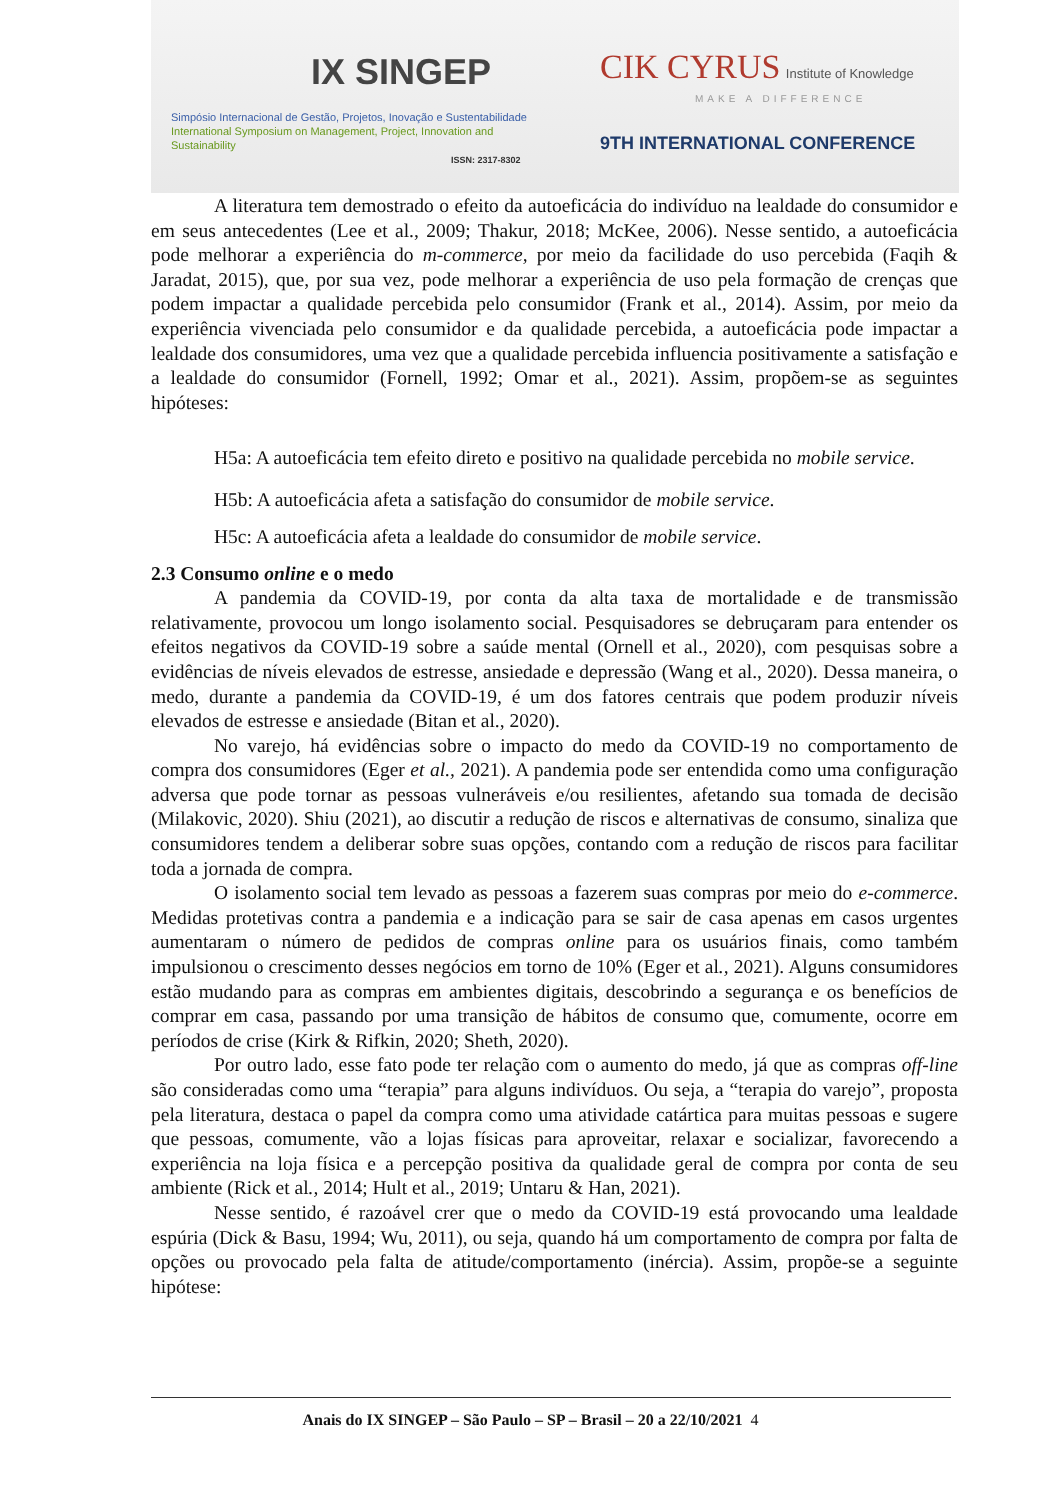IX SINGEP
Simpósio Internacional de Gestão, Projetos, Inovação e Sustentabilidade
International Symposium on Management, Project, Innovation and Sustainability
ISSN: 2317-8302
CIK CYRUS Institute of Knowledge
MAKE A DIFFERENCE
9TH INTERNATIONAL CONFERENCE
A literatura tem demostrado o efeito da autoeficácia do indivíduo na lealdade do consumidor e em seus antecedentes (Lee et al., 2009; Thakur, 2018; McKee, 2006). Nesse sentido, a autoeficácia pode melhorar a experiência do m-commerce, por meio da facilidade do uso percebida (Faqih & Jaradat, 2015), que, por sua vez, pode melhorar a experiência de uso pela formação de crenças que podem impactar a qualidade percebida pelo consumidor (Frank et al., 2014). Assim, por meio da experiência vivenciada pelo consumidor e da qualidade percebida, a autoeficácia pode impactar a lealdade dos consumidores, uma vez que a qualidade percebida influencia positivamente a satisfação e a lealdade do consumidor (Fornell, 1992; Omar et al., 2021). Assim, propõem-se as seguintes hipóteses:
H5a: A autoeficácia tem efeito direto e positivo na qualidade percebida no mobile service.
H5b: A autoeficácia afeta a satisfação do consumidor de mobile service.
H5c: A autoeficácia afeta a lealdade do consumidor de mobile service.
2.3 Consumo online e o medo
A pandemia da COVID-19, por conta da alta taxa de mortalidade e de transmissão relativamente, provocou um longo isolamento social. Pesquisadores se debruçaram para entender os efeitos negativos da COVID-19 sobre a saúde mental (Ornell et al., 2020), com pesquisas sobre a evidências de níveis elevados de estresse, ansiedade e depressão (Wang et al., 2020). Dessa maneira, o medo, durante a pandemia da COVID-19, é um dos fatores centrais que podem produzir níveis elevados de estresse e ansiedade (Bitan et al., 2020).
No varejo, há evidências sobre o impacto do medo da COVID-19 no comportamento de compra dos consumidores (Eger et al., 2021). A pandemia pode ser entendida como uma configuração adversa que pode tornar as pessoas vulneráveis e/ou resilientes, afetando sua tomada de decisão (Milakovic, 2020). Shiu (2021), ao discutir a redução de riscos e alternativas de consumo, sinaliza que consumidores tendem a deliberar sobre suas opções, contando com a redução de riscos para facilitar toda a jornada de compra.
O isolamento social tem levado as pessoas a fazerem suas compras por meio do e-commerce. Medidas protetivas contra a pandemia e a indicação para se sair de casa apenas em casos urgentes aumentaram o número de pedidos de compras online para os usuários finais, como também impulsionou o crescimento desses negócios em torno de 10% (Eger et al., 2021). Alguns consumidores estão mudando para as compras em ambientes digitais, descobrindo a segurança e os benefícios de comprar em casa, passando por uma transição de hábitos de consumo que, comumente, ocorre em períodos de crise (Kirk & Rifkin, 2020; Sheth, 2020).
Por outro lado, esse fato pode ter relação com o aumento do medo, já que as compras off-line são consideradas como uma “terapia” para alguns indivíduos. Ou seja, a “terapia do varejo”, proposta pela literatura, destaca o papel da compra como uma atividade catártica para muitas pessoas e sugere que pessoas, comumente, vão a lojas físicas para aproveitar, relaxar e socializar, favorecendo a experiência na loja física e a percepção positiva da qualidade geral de compra por conta de seu ambiente (Rick et al., 2014; Hult et al., 2019; Untaru & Han, 2021).
Nesse sentido, é razoável crer que o medo da COVID-19 está provocando uma lealdade espúria (Dick & Basu, 1994; Wu, 2011), ou seja, quando há um comportamento de compra por falta de opções ou provocado pela falta de atitude/comportamento (inércia). Assim, propõe-se a seguinte hipótese:
Anais do IX SINGEP – São Paulo – SP – Brasil – 20 a 22/10/2021 4